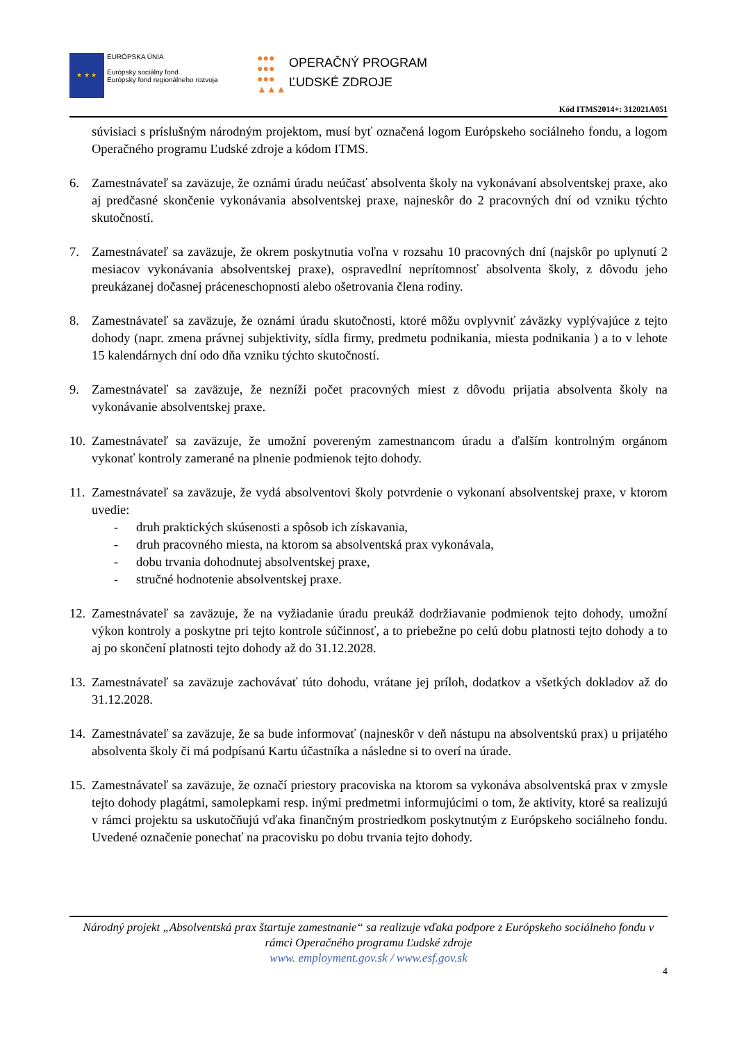★ ★ ★
EURÓPSKA ÚNIA
Európsky sociálny fond
Európsky fond regionálneho rozvoja
●●●
●●●
●●●
▲▲▲
OPERAČNÝ PROGRAM
ĽUDSKÉ ZDROJE
Kód ITMS2014+: 312021A051
súvisiaci s príslušným národným projektom, musí byť označená logom Európskeho sociálneho fondu, a logom Operačného programu Ľudské zdroje a kódom ITMS.
6. Zamestnávateľ sa zaväzuje, že oznámi úradu neúčasť absolventa školy na vykonávaní absolventskej praxe, ako aj predčasné skončenie vykonávania absolventskej praxe, najneskôr do 2 pracovných dní od vzniku týchto skutočností.
7. Zamestnávateľ sa zaväzuje, že okrem poskytnutia voľna v rozsahu 10 pracovných dní (najskôr po uplynutí 2 mesiacov vykonávania absolventskej praxe), ospravedlní neprítomnosť absolventa školy, z dôvodu jeho preukázanej dočasnej práceneschopnosti alebo ošetrovania člena rodiny.
8. Zamestnávateľ sa zaväzuje, že oznámi úradu skutočnosti, ktoré môžu ovplyvniť záväzky vyplývajúce z tejto dohody (napr. zmena právnej subjektivity, sídla firmy, predmetu podnikania, miesta podnikania ) a to v lehote 15 kalendárnych dní odo dňa vzniku týchto skutočností.
9. Zamestnávateľ sa zaväzuje, že nezníži počet pracovných miest z dôvodu prijatia absolventa školy na vykonávanie absolventskej praxe.
10.
Zamestnávateľ sa zaväzuje, že umožní povereným zamestnancom úradu a ďalším kontrolným orgánom vykonať kontroly zamerané na plnenie podmienok tejto dohody.
11.
Zamestnávateľ sa zaväzuje, že vydá absolventovi školy potvrdenie o vykonaní absolventskej praxe, v ktorom uvedie:
- druh praktických skúsenosti a spôsob ich získavania,
- druh pracovného miesta, na ktorom sa absolventská prax vykonávala,
- dobu trvania dohodnutej absolventskej praxe,
- stručné hodnotenie absolventskej praxe.
12.
Zamestnávateľ sa zaväzuje, že na vyžiadanie úradu preukáž dodržiavanie podmienok tejto dohody, umožní výkon kontroly a poskytne pri tejto kontrole súčinnosť, a to priebežne po celú dobu platnosti tejto dohody a to aj po skončení platnosti tejto dohody až do 31.12.2028.
13.
Zamestnávateľ sa zaväzuje zachovávať túto dohodu, vrátane jej príloh, dodatkov a všetkých dokladov až do 31.12.2028.
14.
Zamestnávateľ sa zaväzuje, že sa bude informovať (najneskôr v deň nástupu na absolventskú prax) u prijatého absolventa školy či má podpísanú Kartu účastníka a následne si to overí na úrade.
15.
Zamestnávateľ sa zaväzuje, že označí priestory pracoviska na ktorom sa vykonáva absolventská prax v zmysle tejto dohody plagátmi, samolepkami resp. inými predmetmi informujúcimi o tom, že aktivity, ktoré sa realizujú v rámci projektu sa uskutočňujú vďaka finančným prostriedkom poskytnutým z Európskeho sociálneho fondu. Uvedené označenie ponechať na pracovisku po dobu trvania tejto dohody.
Národný projekt „Absolventská prax štartuje zamestnanie“ sa realizuje vďaka podpore z Európskeho sociálneho fondu v rámci Operačného programu Ľudské zdroje
www. employment.gov.sk / www.esf.gov.sk
4